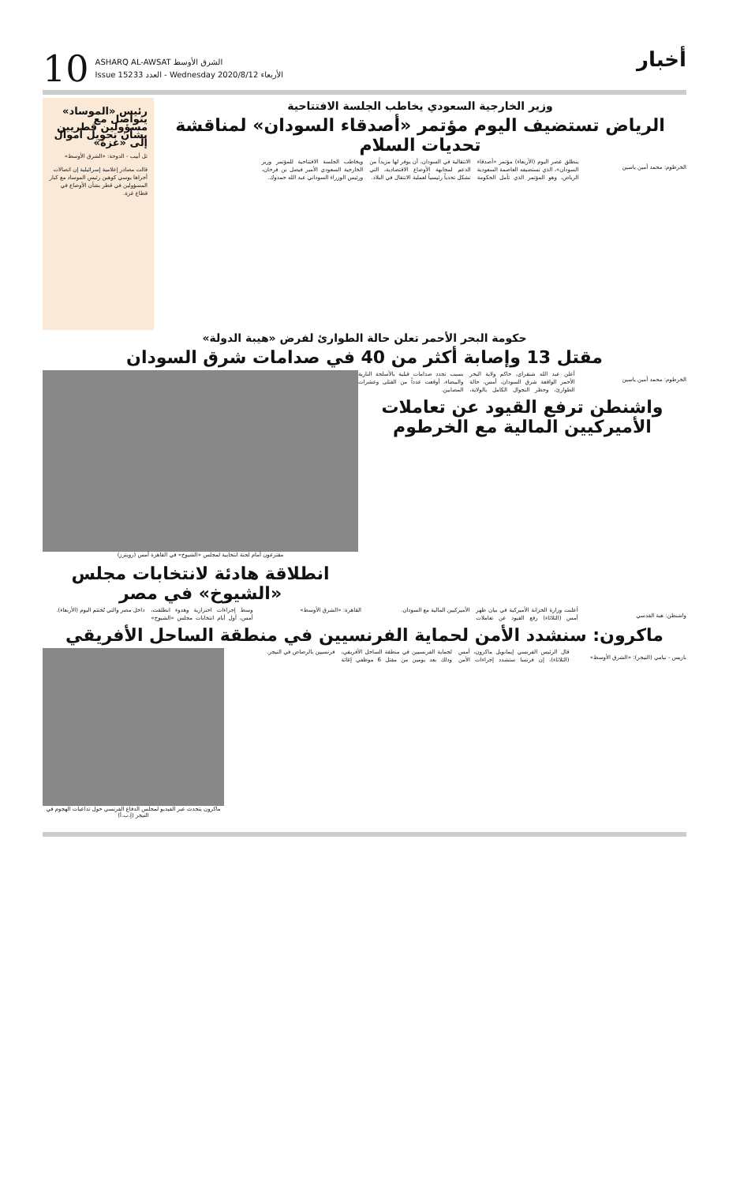أخبار
10
ASHARQ AL-AWSAT الشرق الأوسط
Issue 15233 العدد - Wednesday 2020/8/12 الأربعاء
رئيس «الموساد» يتواصل مع مسؤولين قطريين بشأن تحويل أموال إلى «غزة»
تل أبيب - الدوحة: «الشرق الأوسط»
قالت مصادر إعلامية إسرائيلية إن اتصالات أجراها يوسي كوهين رئيس الموساد مع كبار المسؤولين في قطر بشأن الأوضاع في قطاع غزة.
وزير الخارجية السعودي يخاطب الجلسة الافتتاحية
الرياض تستضيف اليوم مؤتمر «أصدقاء السودان» لمناقشة تحديات السلام
الخرطوم: محمد أمين ياسين
ينطلق عصر اليوم (الأربعاء) مؤتمر «أصدقاء السودان»، الذي تستضيفه العاصمة السعودية الرياض، وهو المؤتمر الذي تأمل الحكومة الانتقالية في السودان، أن يوفر لها مزيداً من الدعم لمجابهة الأوضاع الاقتصادية، التي تشكل تحدياً رئيسياً لعملية الانتقال في البلاد.
ويخاطب الجلسة الافتتاحية للمؤتمر وزير الخارجية السعودي الأمير فيصل بن فرحان، ورئيس الوزراء السوداني عبد الله حمدوك.
حكومة البحر الأحمر تعلن حالة الطوارئ لفرض «هيبة الدولة»
مقتل 13 وإصابة أكثر من 40 في صدامات شرق السودان
مقترعون أمام لجنة انتخابية لمجلس «الشيوخ» في القاهرة أمس (رويترز)
انطلاقة هادئة لانتخابات مجلس «الشيوخ» في مصر
الخرطوم: محمد أمين ياسين
أعلن عبد الله شنقراي، حاكم ولاية البحر الأحمر الواقعة شرق السودان، أمس، حالة الطوارئ، وحظر التجوال الكامل بالولاية، بسبب تجدد صدامات قبلية بالأسلحة النارية والبيضاء، أوقعت عدداً من القتلى وعشرات المصابين.
واشنطن ترفع القيود عن تعاملات الأميركيين المالية مع الخرطوم
واشنطن: هبة القدسي
أعلنت وزارة الخزانة الأميركية في بيان ظهر أمس (الثلاثاء) رفع القيود عن تعاملات الأميركيين المالية مع السودان.
القاهرة: «الشرق الأوسط»
وسط إجراءات احترازية وهدوء انطلقت، أمس، أول أيام انتخابات مجلس «الشيوخ» داخل مصر والتي تُختتم اليوم (الأربعاء).
ماكرون: سنشدد الأمن لحماية الفرنسيين في منطقة الساحل الأفريقي
ماكرون يتحدث عبر الفيديو لمجلس الدفاع الفرنسي حول تداعيات الهجوم في النيجر (إ.ب.أ)
باريس - نيامي (النيجر): «الشرق الأوسط»
قال الرئيس الفرنسي إيمانويل ماكرون، أمس (الثلاثاء)، إن فرنسا ستشدد إجراءات الأمن لحماية الفرنسيين في منطقة الساحل الأفريقي، وذلك بعد يومين من مقتل 6 موظفي إغاثة فرنسيين بالرصاص في النيجر.